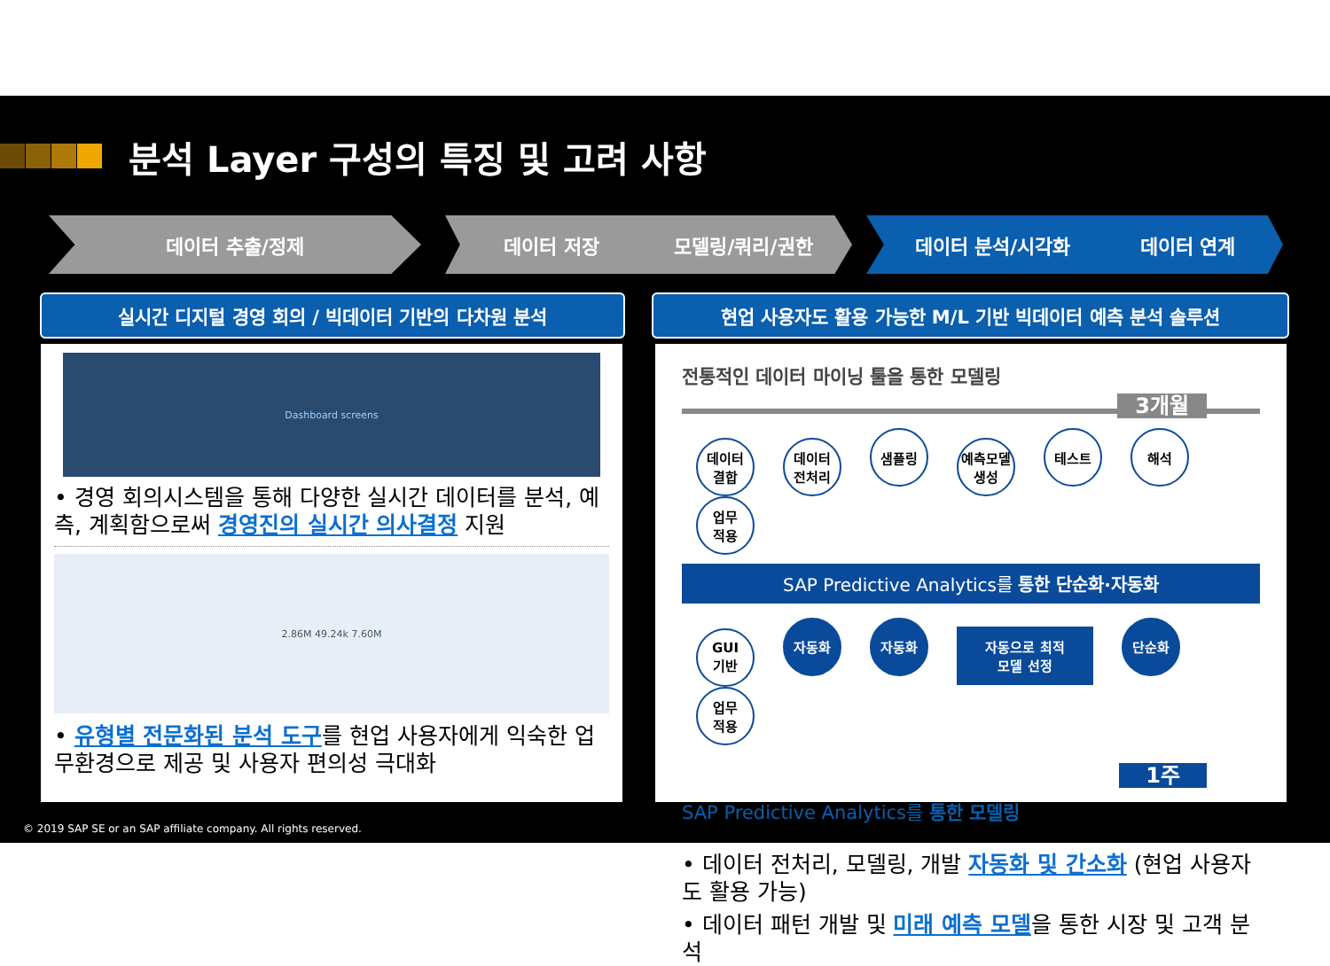분석 Layer 구성의 특징 및 고려 사항
데이터 추출/정제 데이터 저장 모델링/쿼리/권한 데이터 분석/시각화 데이터 연계
실시간 디지털 경영 회의 / 빅데이터 기반의 다차원 분석 현업 사용자도 활용 가능한 M/L 기반 빅데이터 예측 분석 솔루션
Dashboard screens
• 경영 회의시스템을 통해 다양한 실시간 데이터를 분석, 예측, 계획함으로써 경영진의 실시간 의사결정 지원
2.86M 49.24k 7.60M
• 유형별 전문화된 분석 도구를 현업 사용자에게 익숙한 업무환경으로 제공 및 사용자 편의성 극대화
전통적인 데이터 마이닝 툴을 통한 모델링
3개월
데이터
결합 데이터
전처리 샘플링 예측모델
생성 테스트 해석 업무
적용
SAP Predictive Analytics를 통한 단순화·자동화
GUI
기반 자동화 자동화 자동으로 최적
모델 선정 단순화 업무
적용
1주
SAP Predictive Analytics를 통한 모델링
• 데이터 전처리, 모델링, 개발 자동화 및 간소화 (현업 사용자도 활용 가능)
• 데이터 패턴 개발 및 미래 예측 모델을 통한 시장 및 고객 분석
© 2019 SAP SE or an SAP affiliate company. All rights reserved.